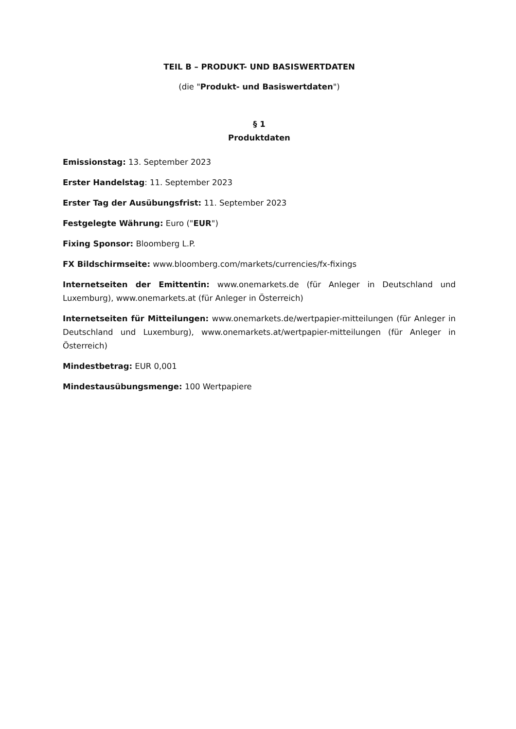TEIL B – PRODUKT- UND BASISWERTDATEN
(die "Produkt- und Basiswertdaten")
§ 1
Produktdaten
Emissionstag: 13. September 2023
Erster Handelstag: 11. September 2023
Erster Tag der Ausübungsfrist: 11. September 2023
Festgelegte Währung: Euro ("EUR")
Fixing Sponsor: Bloomberg L.P.
FX Bildschirmseite: www.bloomberg.com/markets/currencies/fx-fixings
Internetseiten der Emittentin: www.onemarkets.de (für Anleger in Deutschland und Luxemburg), www.onemarkets.at (für Anleger in Österreich)
Internetseiten für Mitteilungen: www.onemarkets.de/wertpapier-mitteilungen (für Anleger in Deutschland und Luxemburg), www.onemarkets.at/wertpapier-mitteilungen (für Anleger in Österreich)
Mindestbetrag: EUR 0,001
Mindestausübungsmenge: 100 Wertpapiere